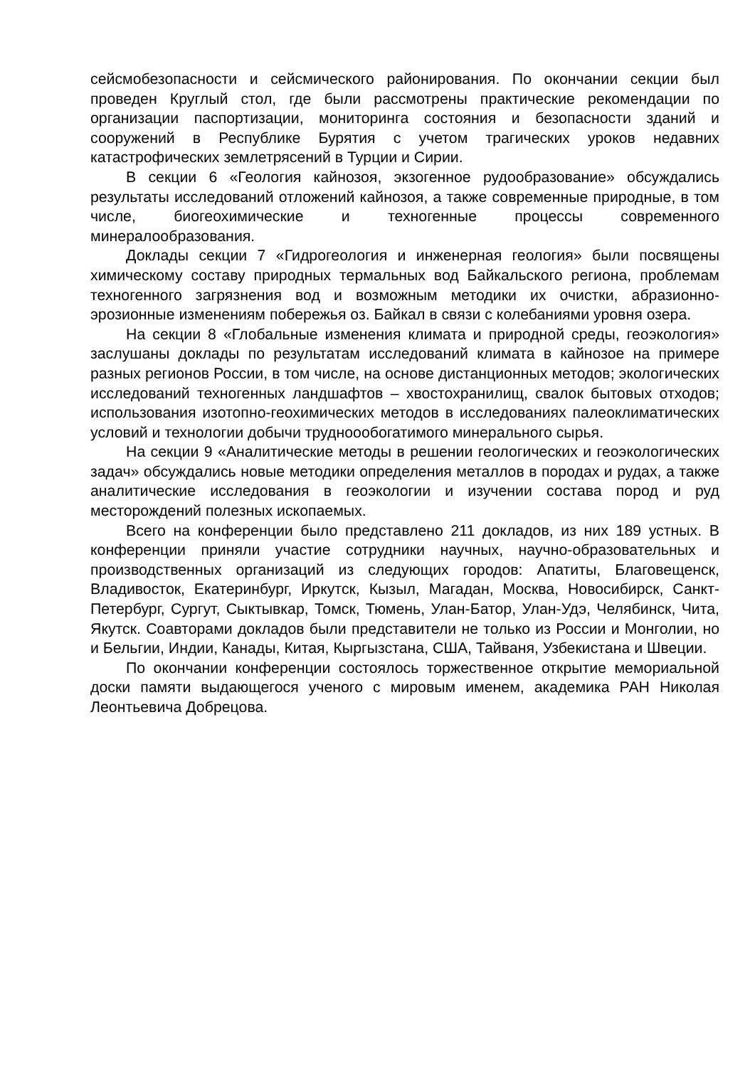сейсмобезопасности и сейсмического районирования. По окончании секции был проведен Круглый стол, где были рассмотрены практические рекомендации по организации паспортизации, мониторинга состояния и безопасности зданий и сооружений в Республике Бурятия с учетом трагических уроков недавних катастрофических землетрясений в Турции и Сирии.
В секции 6 «Геология кайнозоя, экзогенное рудообразование» обсуждались результаты исследований отложений кайнозоя, а также современные природные, в том числе, биогеохимические и техногенные процессы современного минералообразования.
Доклады секции 7 «Гидрогеология и инженерная геология» были посвящены химическому составу природных термальных вод Байкальского региона, проблемам техногенного загрязнения вод и возможным методики их очистки, абразионно-эрозионные изменениям побережья оз. Байкал в связи с колебаниями уровня озера.
На секции 8 «Глобальные изменения климата и природной среды, геоэкология» заслушаны доклады по результатам исследований климата в кайнозое на примере разных регионов России, в том числе, на основе дистанционных методов; экологических исследований техногенных ландшафтов – хвостохранилищ, свалок бытовых отходов; использования изотопно-геохимических методов в исследованиях палеоклиматических условий и технологии добычи трудноообогатимого минерального сырья.
На секции 9 «Аналитические методы в решении геологических и геоэкологических задач» обсуждались новые методики определения металлов в породах и рудах, а также аналитические исследования в геоэкологии и изучении состава пород и руд месторождений полезных ископаемых.
Всего на конференции было представлено 211 докладов, из них 189 устных. В конференции приняли участие сотрудники научных, научно-образовательных и производственных организаций из следующих городов: Апатиты, Благовещенск, Владивосток, Екатеринбург, Иркутск, Кызыл, Магадан, Москва, Новосибирск, Санкт-Петербург, Сургут, Сыктывкар, Томск, Тюмень, Улан-Батор, Улан-Удэ, Челябинск, Чита, Якутск. Соавторами докладов были представители не только из России и Монголии, но и Бельгии, Индии, Канады, Китая, Кыргызстана, США, Тайваня, Узбекистана и Швеции.
По окончании конференции состоялось торжественное открытие мемориальной доски памяти выдающегося ученого с мировым именем, академика РАН Николая Леонтьевича Добрецова.